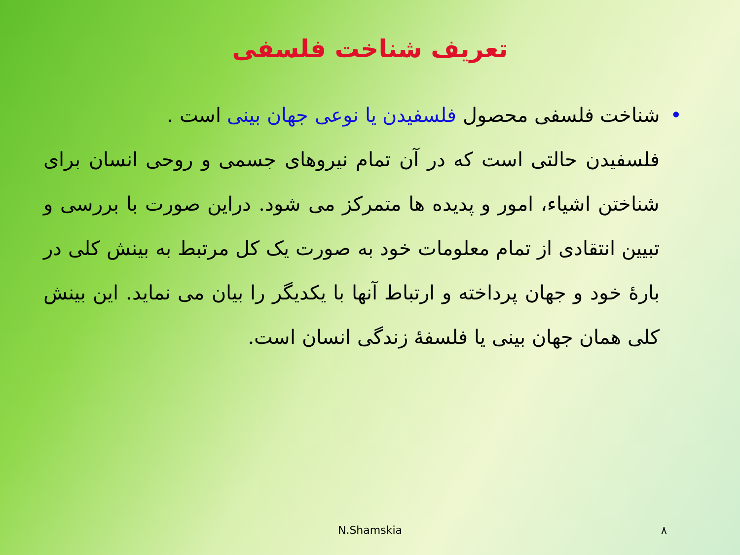تعریف شناخت فلسفی
•شناخت فلسفی محصول فلسفیدن یا نوعی جهان بینی است .
فلسفیدن حالتی است که در آن تمام نیروهای جسمی و روحی انسان برای شناختن اشیاء، امور و پدیده ها متمرکز می شود. دراین صورت با بررسی و تبیین انتقادی از تمام معلومات خود به صورت یک کل مرتبط به بینش کلی در بارۀ خود و جهان پرداخته و ارتباط آنها با یکدیگر را بیان می نماید. این بینش کلی همان جهان بینی یا فلسفۀ زندگی انسان است.
N.Shamskia ۸